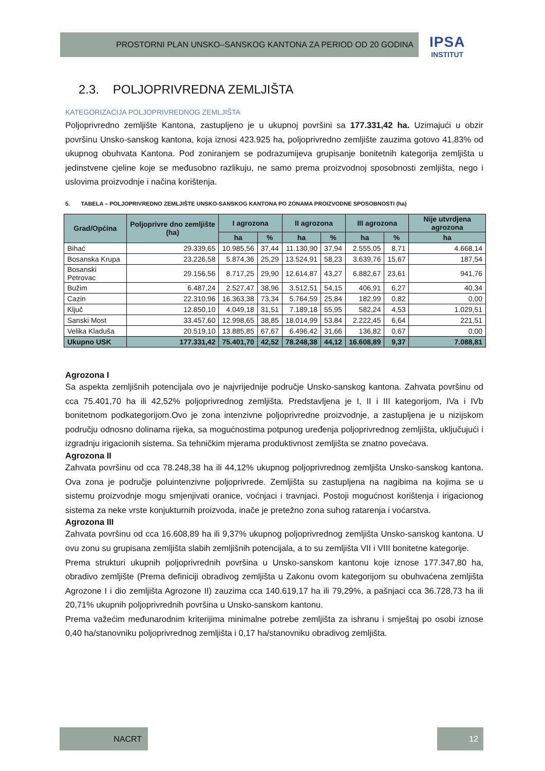PROSTORNI PLAN UNSKO–SANSKOG KANTONA ZA PERIOD OD 20 GODINA
IPSA
INSTITUT
2.3. POLJOPRIVREDNA ZEMLJIŠTA
KATEGORIZACIJA POLJOPRIVREDNOG ZEMLJIŠTA
Poljoprivredno zemljište Kantona, zastupljeno je u ukupnoj površini sa 177.331,42 ha. Uzimajući u obzir površinu Unsko-sanskog kantona, koja iznosi 423.925 ha, poljoprivredno zemljište zauzima gotovo 41,83% od ukupnog obuhvata Kantona. Pod zoniranjem se podrazumijeva grupisanje bonitetnih kategorija zemljišta u jedinstvene cjeline koje se međusobno razlikuju, ne samo prema proizvodnoj sposobnosti zemljišta, nego i uslovima proizvodnje i načina korištenja.
5. TABELA – POLJOPRIVREDNO ZEMLJIŠTE UNSKO-SANSKOG KANTONA PO ZONAMA PROIZVODNE SPOSOBNOSTI (ha)
| Grad/Općina | Poljoprivre dno zemljište (ha) | I agrozona | | II agrozona | | III agrozona | | Nije utvrdjena agrozona |
| --- | --- | --- | --- | --- | --- | --- | --- | --- |
| | | ha | % | ha | % | ha | % | ha |
| Bihać | 29.339,65 | 10.985,56 | 37,44 | 11.130,90 | 37,94 | 2.555,05 | 8,71 | 4.668,14 |
| Bosanska Krupa | 23.226,58 | 5.874,36 | 25,29 | 13.524,91 | 58,23 | 3.639,76 | 15,67 | 187,54 |
| Bosanski Petrovac | 29.156,56 | 8.717,25 | 29,90 | 12.614,87 | 43,27 | 6.882,67 | 23,61 | 941,76 |
| Bužim | 6.487,24 | 2.527,47 | 38,96 | 3.512,51 | 54,15 | 406,91 | 6,27 | 40,34 |
| Cazin | 22.310,96 | 16.363,38 | 73,34 | 5.764,59 | 25,84 | 182,99 | 0,82 | 0,00 |
| Ključ | 12.850,10 | 4.049,18 | 31,51 | 7.189,18 | 55,95 | 582,24 | 4,53 | 1.029,51 |
| Sanski Most | 33.457,60 | 12.998,65 | 38,85 | 18.014,99 | 53,84 | 2.222,45 | 6,64 | 221,51 |
| Velika Kladuša | 20.519,10 | 13.885,85 | 67,67 | 6.496,42 | 31,66 | 136,82 | 0,67 | 0,00 |
| Ukupno USK | 177.331,42 | 75.401,70 | 42,52 | 78.248,38 | 44,12 | 16.608,89 | 9,37 | 7.088,81 |
Agrozona I
Sa aspekta zemljišnih potencijala ovo je najvrijednije područje Unsko-sanskog kantona. Zahvata površinu od cca 75.401,70 ha ili 42,52% poljoprivrednog zemljišta. Predstavljena je I, II i III kategorijom, IVa i IVb bonitetnom podkategorijom.Ovo je zona intenzivne poljoprivredne proizvodnje, a zastupljena je u nizijskom području odnosno dolinama rijeka, sa mogućnostima potpunog uređenja poljoprivrednog zemljišta, uključujući i izgradnju irigacionih sistema. Sa tehničkim mjerama produktivnost zemljišta se znatno povećava.
Agrozona II
Zahvata površinu od cca 78.248,38 ha ili 44,12% ukupnog poljoprivrednog zemljišta Unsko-sanskog kantona. Ova zona je područje poluintenzivne poljoprivrede. Zemljišta su zastupljena na nagibima na kojima se u sistemu proizvodnje mogu smjenjivati oranice, voćnjaci i travnjaci. Postoji mogućnost korištenja i irigacionog sistema za neke vrste konjukturnih proizvoda, inače je pretežno zona suhog ratarenja i voćarstva.
Agrozona III
Zahvata površinu od cca 16.608,89 ha ili 9,37% ukupnog poljoprivrednog zemljišta Unsko-sanskog kantona. U ovu zonu su grupisana zemljišta slabih zemljišnih potencijala, a to su zemljišta VII i VIII bonitetne kategorije.
Prema strukturi ukupnih poljoprivrednih površina u Unsko-sanskom kantonu koje iznose 177.347,80 ha, obradivo zemljište (Prema definiciji obradivog zemljišta u Zakonu ovom kategorijom su obuhvaćena zemljišta Agrozone I i dio zemljišta Agrozone II) zauzima cca 140.619,17 ha ili 79,29%, a pašnjaci cca 36.728,73 ha ili 20,71% ukupnih poljoprivrednih površina u Unsko-sanskom kantonu.
Prema važećim međunarodnim kriterijima minimalne potrebe zemljišta za ishranu i smještaj po osobi iznose 0,40 ha/stanovniku poljoprivrednog zemljišta i 0,17 ha/stanovniku obradivog zemljišta.
NACRT 12